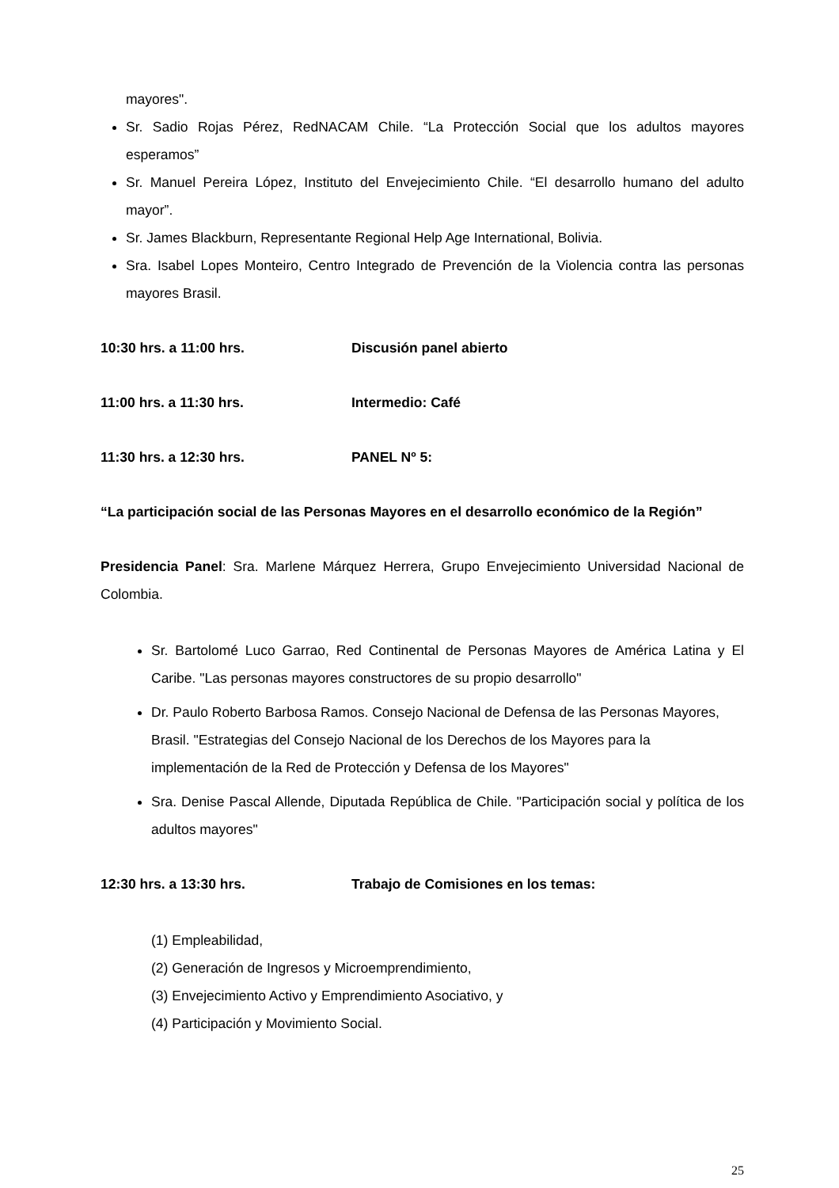mayores".
Sr. Sadio Rojas Pérez, RedNACAM Chile. “La Protección Social que los adultos mayores esperamos”
Sr. Manuel Pereira López, Instituto del Envejecimiento Chile. “El desarrollo humano del adulto mayor”.
Sr. James Blackburn, Representante Regional Help Age International, Bolivia.
Sra. Isabel Lopes Monteiro, Centro Integrado de Prevención de la Violencia contra las personas mayores Brasil.
10:30 hrs. a 11:00 hrs. Discusión panel abierto
11:00 hrs. a 11:30 hrs. Intermedio: Café
11:30 hrs. a 12:30 hrs. PANEL Nº 5:
“La participación social de las Personas Mayores en el desarrollo económico de la Región”
Presidencia Panel: Sra. Marlene Márquez Herrera, Grupo Envejecimiento Universidad Nacional de Colombia.
Sr. Bartolomé Luco Garrao, Red Continental de Personas Mayores de América Latina y El Caribe. "Las personas mayores constructores de su propio desarrollo"
Dr. Paulo Roberto Barbosa Ramos. Consejo Nacional de Defensa de las Personas Mayores, Brasil. "Estrategias del Consejo Nacional de los Derechos de los Mayores para la implementación de la Red de Protección y Defensa de los Mayores"
Sra. Denise Pascal Allende, Diputada República de Chile. "Participación social y política de los adultos mayores"
12:30 hrs. a 13:30 hrs. Trabajo de Comisiones en los temas:
(1) Empleabilidad,
(2) Generación de Ingresos y Microemprendimiento,
(3) Envejecimiento Activo y Emprendimiento Asociativo, y
(4) Participación y Movimiento Social.
25